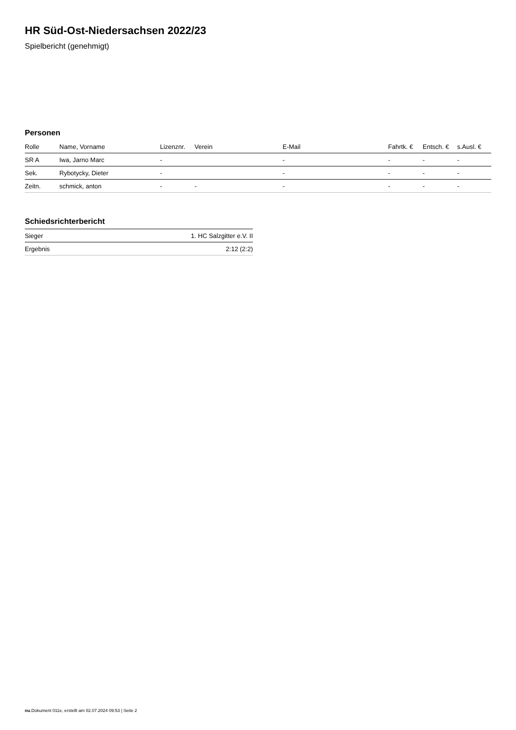HR Süd-Ost-Niedersachsen 2022/23
Spielbericht (genehmigt)
Personen
| Rolle | Name, Vorname | Lizenznr. | Verein | E-Mail | Fahrtk. € | Entsch. € | s.Ausl. € |
| --- | --- | --- | --- | --- | --- | --- | --- |
| SR A | Iwa, Jarno Marc | - | | - | - | - | - |
| Sek. | Rybotycky, Dieter | - | | - | - | - | - |
| Zeitn. | schmick, anton | - | - | - | - | - | - |
Schiedsrichterbericht
| Sieger | 1. HC Salzgitter e.V. II |
| Ergebnis | 2:12 (2:2) |
nu.Dokument 011e, erstellt am 02.07.2024 09:53 | Seite 2